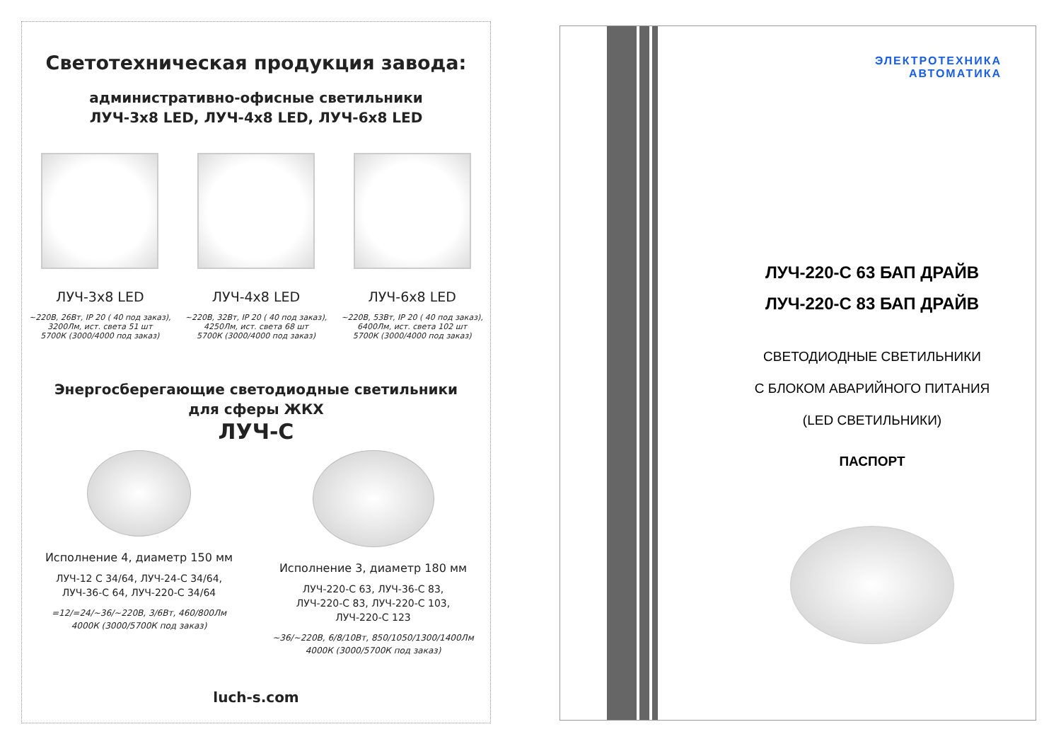Светотехническая продукция завода:
административно-офисные светильники
ЛУЧ-3x8 LED, ЛУЧ-4x8 LED, ЛУЧ-6x8 LED
ЛУЧ-3x8 LED
~220В, 26Вт, IP 20 ( 40 под заказ),
3200Лм, ист. света 51 шт
5700К (3000/4000 под заказ)
ЛУЧ-4x8 LED
~220В, 32Вт, IP 20 ( 40 под заказ),
4250Лм, ист. света 68 шт
5700К (3000/4000 под заказ)
ЛУЧ-6x8 LED
~220В, 53Вт, IP 20 ( 40 под заказ),
6400Лм, ист. света 102 шт
5700К (3000/4000 под заказ)
Энергосберегающие светодиодные светильники
для сферы ЖКХ
ЛУЧ-С
Исполнение 4, диаметр 150 мм
ЛУЧ-12 С 34/64, ЛУЧ-24-С 34/64,
ЛУЧ-36-С 64, ЛУЧ-220-С 34/64
=12/=24/~36/~220В, 3/6Вт, 460/800Лм
4000К (3000/5700К под заказ)
Исполнение 3, диаметр 180 мм
ЛУЧ-220-С 63, ЛУЧ-36-С 83,
ЛУЧ-220-С 83, ЛУЧ-220-С 103,
ЛУЧ-220-С 123
~36/~220В, 6/8/10Вт, 850/1050/1300/1400Лм
4000К (3000/5700К под заказ)
luch-s.com
ЭЛЕКТРОТЕХНИКА
АВТОМАТИКА
ЛУЧ-220-С 63 БАП ДРАЙВ
ЛУЧ-220-С 83 БАП ДРАЙВ
СВЕТОДИОДНЫЕ СВЕТИЛЬНИКИ
С БЛОКОМ АВАРИЙНОГО ПИТАНИЯ
(LED СВЕТИЛЬНИКИ)
ПАСПОРТ